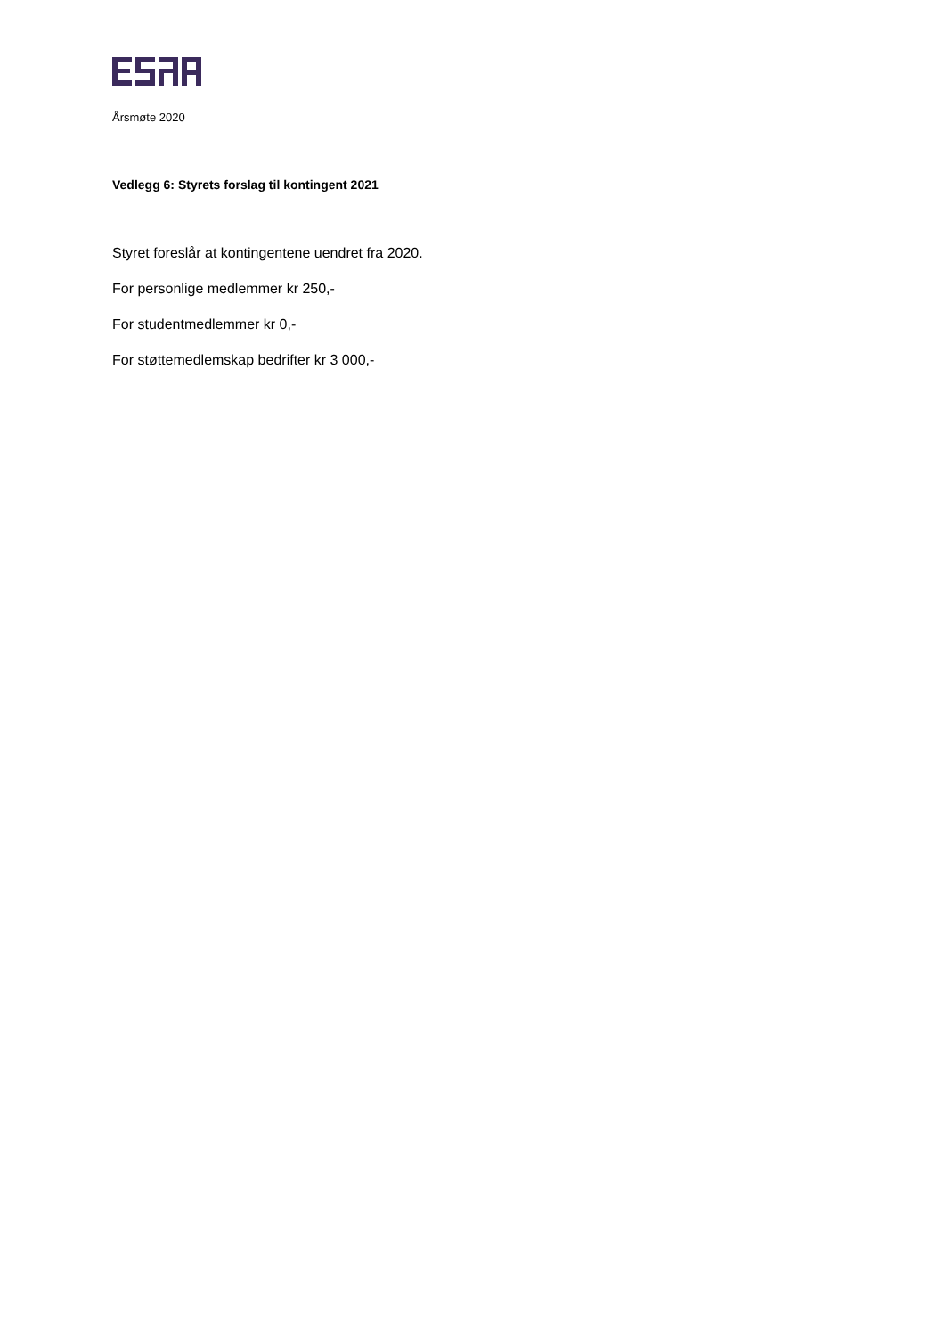Årsmøte 2020
Vedlegg 6: Styrets forslag til kontingent 2021
Styret foreslår at kontingentene uendret fra 2020.
For personlige medlemmer kr 250,-
For studentmedlemmer kr 0,-
For støttemedlemskap bedrifter kr 3 000,-